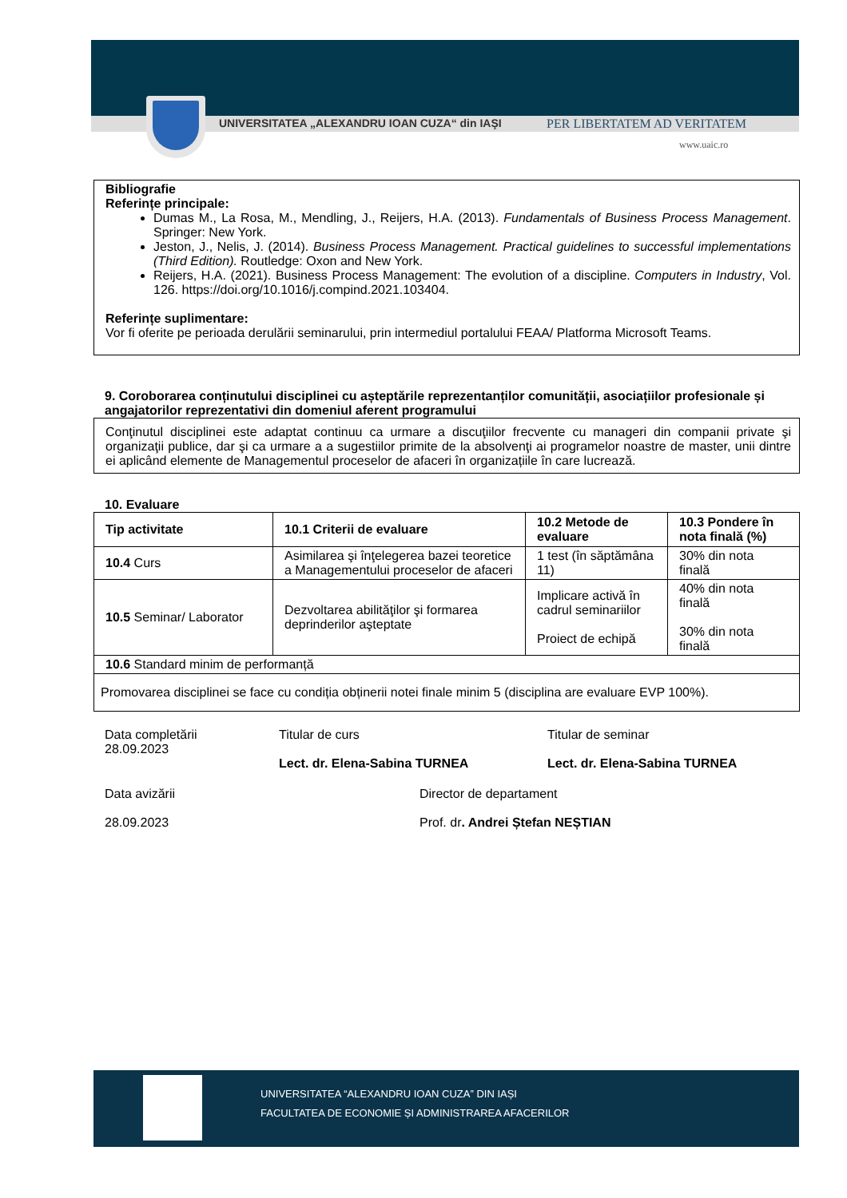UNIVERSITATEA „ALEXANDRU IOAN CUZA“ din IAŞI PER LIBERTATEM AD VERITATEM
www.uaic.ro
Bibliografie
Referințe principale:
Dumas M., La Rosa, M., Mendling, J., Reijers, H.A. (2013). Fundamentals of Business Process Management. Springer: New York.
Jeston, J., Nelis, J. (2014). Business Process Management. Practical guidelines to successful implementations (Third Edition). Routledge: Oxon and New York.
Reijers, H.A. (2021). Business Process Management: The evolution of a discipline. Computers in Industry, Vol. 126. https://doi.org/10.1016/j.compind.2021.103404.
Referințe suplimentare:
Vor fi oferite pe perioada derulării seminarului, prin intermediul portalului FEAA/ Platforma Microsoft Teams.
9. Coroborarea conținutului disciplinei cu așteptările reprezentanților comunității, asociațiilor profesionale și angajatorilor reprezentativi din domeniul aferent programului
Conţinutul disciplinei este adaptat continuu ca urmare a discuţiilor frecvente cu manageri din companii private şi organizaţii publice, dar şi ca urmare a a sugestiilor primite de la absolvenţi ai programelor noastre de master, unii dintre ei aplicând elemente de Managementul proceselor de afaceri în organizațiile în care lucrează.
10. Evaluare
| Tip activitate | 10.1 Criterii de evaluare | 10.2 Metode de evaluare | 10.3 Pondere în nota finală (%) |
| --- | --- | --- | --- |
| 10.4 Curs | Asimilarea şi înţelegerea bazei teoretice a Managementului proceselor de afaceri | 1 test (în săptămâna 11) | 30% din nota finală |
| 10.5 Seminar/ Laborator | Dezvoltarea abilităţilor şi formarea deprinderilor aşteptate | Implicare activă în cadrul seminariilor Proiect de echipă | 40% din nota finală 30% din nota finală |
| 10.6 Standard minim de performanță | | | |
| Promovarea disciplinei se face cu condiția obținerii notei finale minim 5 (disciplina are evaluare EVP 100%). | | | |
Data completării
28.09.2023
Titular de curs
Lect. dr. Elena-Sabina TURNEA
Titular de seminar
Lect. dr. Elena-Sabina TURNEA
Data avizării
28.09.2023
Director de departament
Prof. dr. Andrei Ștefan NEȘTIAN
UNIVERSITATEA “ALEXANDRU IOAN CUZA” DIN IAȘI
FACULTATEA DE ECONOMIE ȘI ADMINISTRAREA AFACERILOR